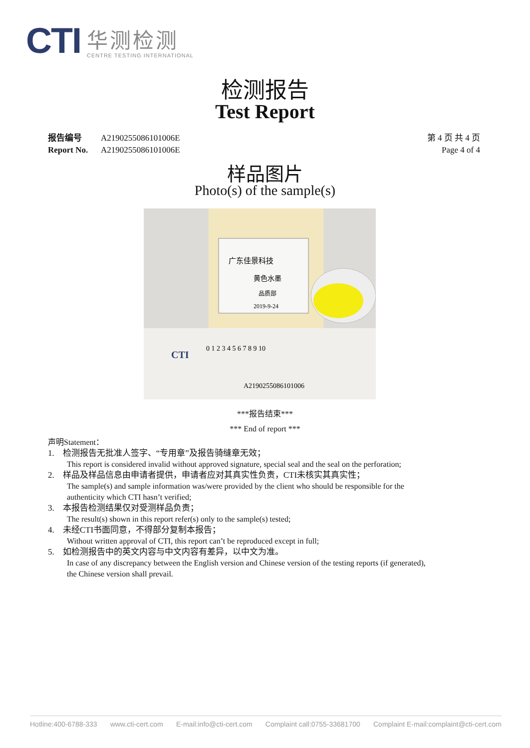CTI
华测检测
CENTRE TESTING INTERNATIONAL
检测报告
Test Report
报告编号 A2190255086101006E
Report No. A2190255086101006E
第 4 页 共 4 页
Page 4 of 4
样品图片
Photo(s) of the sample(s)
广东佳景科技
黄色水墨
品质部
2019-9-24
CTI
0 1 2 3 4 5 6 7 8 9 10
A2190255086101006
***报告结束***
*** End of report ***
声明Statement：
1. 检测报告无批准人签字、“专用章”及报告骑缝章无效；
This report is considered invalid without approved signature, special seal and the seal on the perforation;
2. 样品及样品信息由申请者提供，申请者应对其真实性负责，CTI未核实其真实性；
The sample(s) and sample information was/were provided by the client who should be responsible for the authenticity which CTI hasn’t verified;
3. 本报告检测结果仅对受测样品负责；
The result(s) shown in this report refer(s) only to the sample(s) tested;
4. 未经CTI书面同意，不得部分复制本报告；
Without written approval of CTI, this report can’t be reproduced except in full;
5. 如检测报告中的英文内容与中文内容有差异，以中文为准。
In case of any discrepancy between the English version and Chinese version of the testing reports (if generated), the Chinese version shall prevail.
Hotline:400-6788-333 www.cti-cert.com E-mail:info@cti-cert.com Complaint call:0755-33681700 Complaint E-mail:complaint@cti-cert.com